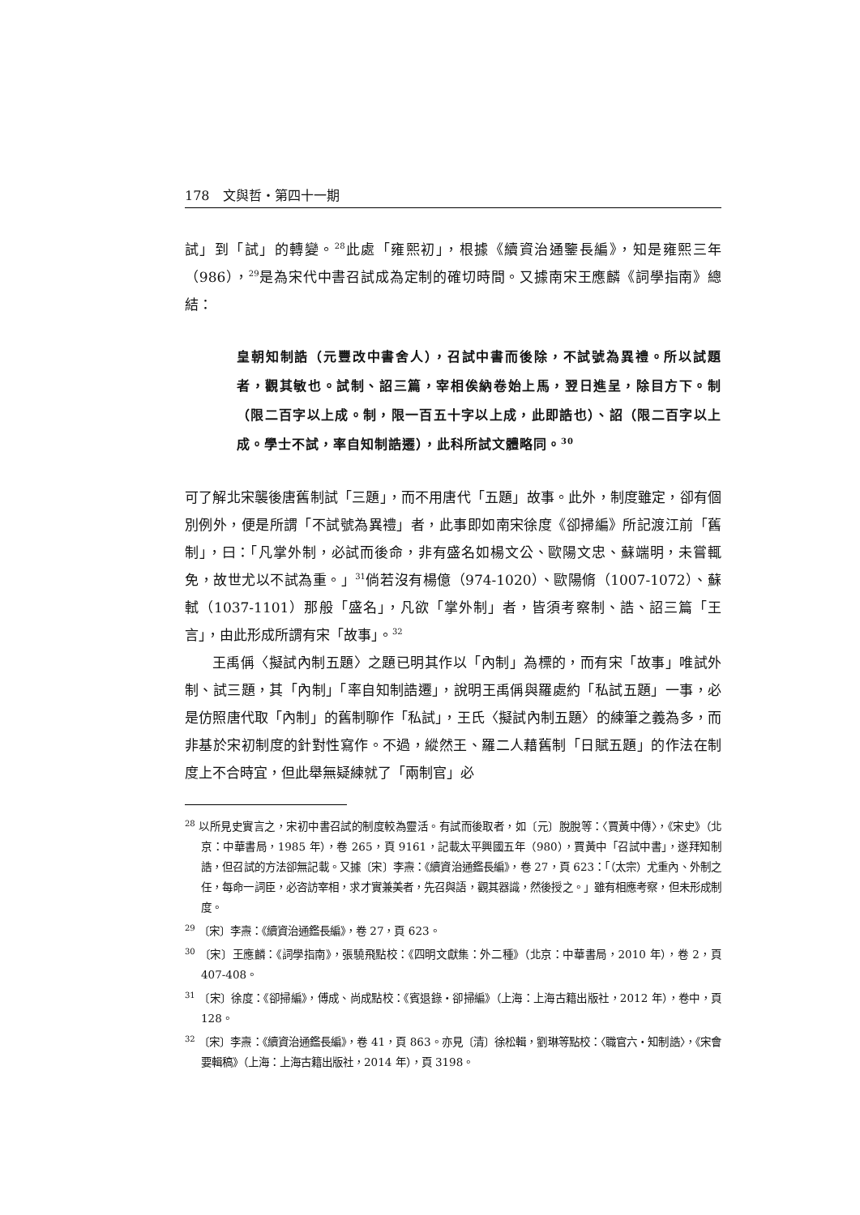178　文與哲・第四十一期
試」到「試」的轉變。<sup>28</sup>此處「雍熙初」，根據《續資治通鑒長編》，知是雍熙三年（986），<sup>29</sup>是為宋代中書召試成為定制的確切時間。又據南宋王應麟《詞學指南》總結：
皇朝知制誥（元豐改中書舍人），召試中書而後除，不試號為異禮。所以試題者，觀其敏也。試制、詔三篇，宰相俟納卷始上馬，翌日進呈，除目方下。制（限二百字以上成。制，限一百五十字以上成，此即誥也）、詔（限二百字以上成。學士不試，率自知制誥遷），此科所試文體略同。<sup>30</sup>
可了解北宋襲後唐舊制試「三題」，而不用唐代「五題」故事。此外，制度雖定，卻有個別例外，便是所謂「不試號為異禮」者，此事即如南宋徐度《卻掃編》所記渡江前「舊制」，曰：「凡掌外制，必試而後命，非有盛名如楊文公、歐陽文忠、蘇端明，未嘗輒免，故世尤以不試為重。」<sup>31</sup>倘若沒有楊億（974-1020）、歐陽脩（1007-1072）、蘇軾（1037-1101）那般「盛名」，凡欲「掌外制」者，皆須考察制、誥、詔三篇「王言」，由此形成所謂有宋「故事」。<sup>32</sup>
王禹偁〈擬試內制五題〉之題已明其作以「內制」為標的，而有宋「故事」唯試外制、試三題，其「內制」「率自知制誥遷」，說明王禹偁與羅處約「私試五題」一事，必是仿照唐代取「內制」的舊制聊作「私試」，王氏〈擬試內制五題〉的練筆之義為多，而非基於宋初制度的針對性寫作。不過，縱然王、羅二人藉舊制「日賦五題」的作法在制度上不合時宜，但此舉無疑練就了「兩制官」必
<sup>28</sup> 以所見史實言之，宋初中書召試的制度較為靈活。有試而後取者，如〔元〕脫脫等：〈賈黃中傳〉，《宋史》（北京：中華書局，1985 年），卷 265，頁 9161，記載太平興國五年（980），賈黃中「召試中書」，遂拜知制誥，但召試的方法卻無記載。又據〔宋〕李燾：《續資治通鑑長編》，卷 27，頁 623：「（太宗）尤重內、外制之任，每命一詞臣，必咨訪宰相，求才實兼美者，先召與語，觀其器識，然後授之。」雖有相應考察，但未形成制度。
<sup>29</sup> 〔宋〕李燾：《續資治通鑑長編》，卷 27，頁 623。
<sup>30</sup> 〔宋〕王應麟：《詞學指南》，張驍飛點校：《四明文獻集：外二種》（北京：中華書局，2010 年），卷 2，頁 407-408。
<sup>31</sup> 〔宋〕徐度：《卻掃編》，傅成、尚成點校：《賓退錄・卻掃編》（上海：上海古籍出版社，2012 年），卷中，頁 128。
<sup>32</sup> 〔宋〕李燾：《續資治通鑑長編》，卷 41，頁 863。亦見〔清〕徐松輯，劉琳等點校：〈職官六・知制誥〉，《宋會要輯稿》（上海：上海古籍出版社，2014 年），頁 3198。